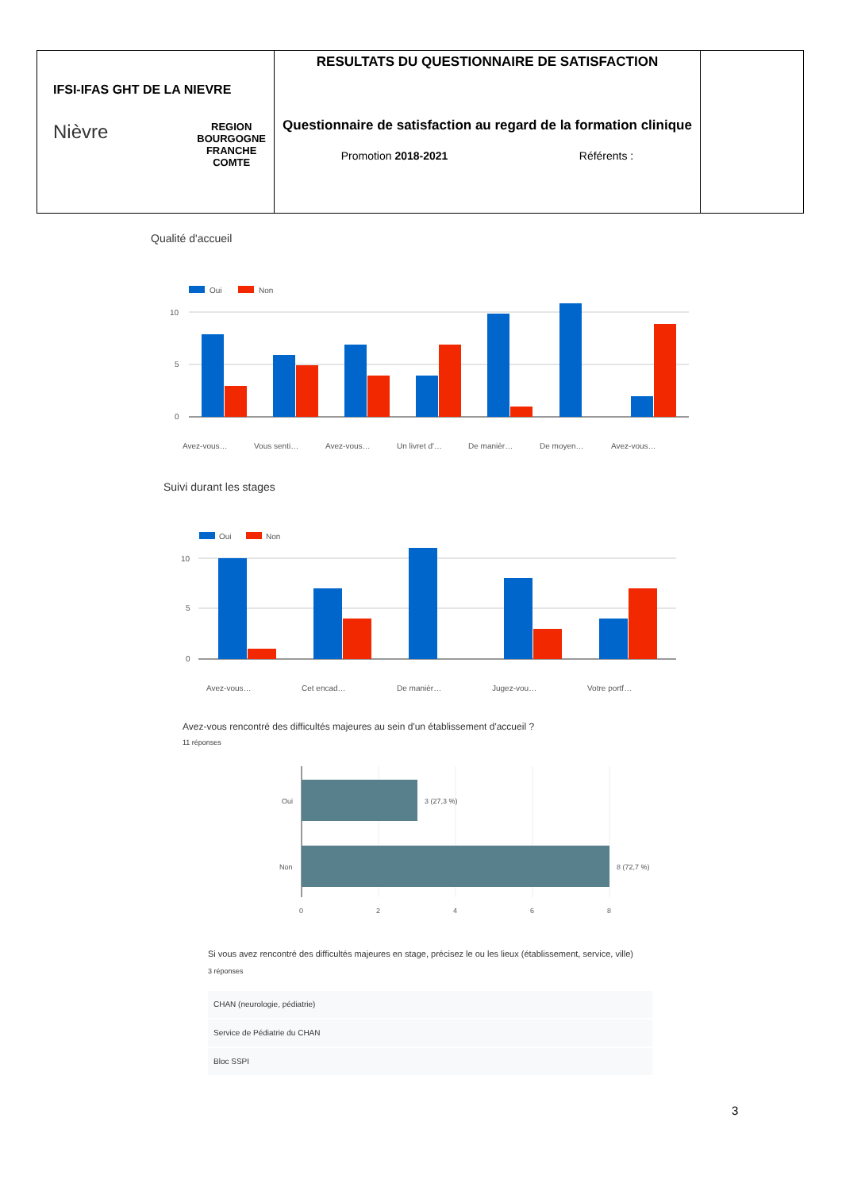| IFSI-IFAS GHT DE LA NIEVRE Nièvre REGION BOURGOGNE FRANCHE COMTE | RESULTATS DU QUESTIONNAIRE DE SATISFACTION Questionnaire de satisfaction au regard de la formation clinique Promotion 2018-2021 Référents : | |
Qualité d'accueil
Oui
Non
10
5
0
Avez-vous…
Vous senti…
Avez-vous…
Un livret d'…
De manièr…
De moyen…
Avez-vous…
Suivi durant les stages
Oui
Non
10
5
0
Avez-vous…
Cet encad…
De manièr…
Jugez-vou…
Votre portf…
Avez-vous rencontré des difficultés majeures au sein d'un établissement d'accueil ?
11 réponses
Oui
Non
3 (27,3 %)
8 (72,7 %)
0
2
4
6
8
Si vous avez rencontré des difficultés majeures en stage, précisez le ou les lieux (établissement, service, ville)
3 réponses
CHAN (neurologie, pédiatrie)
Service de Pédiatrie du CHAN
Bloc SSPI
3